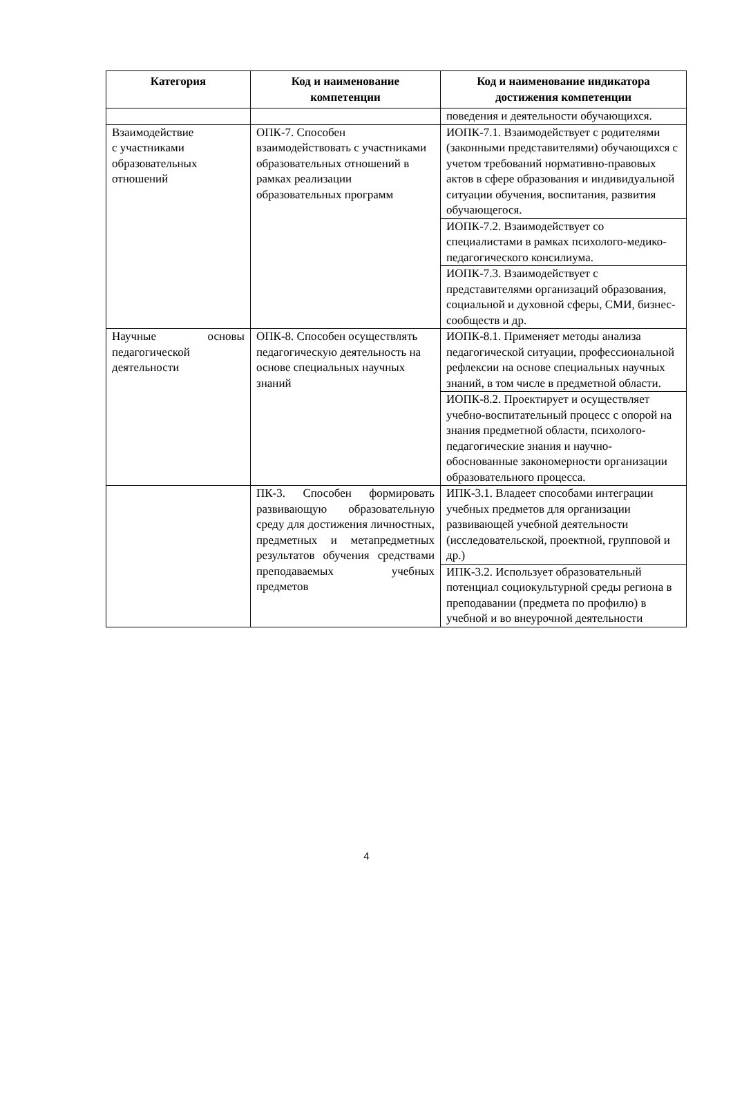| Категория | Код и наименование компетенции | Код и наименование индикатора достижения компетенции |
| --- | --- | --- |
| | | поведения и деятельности обучающихся. |
| Взаимодействие с участниками образовательных отношений | ОПК-7. Способен взаимодействовать с участниками образовательных отношений в рамках реализации образовательных программ | ИОПК-7.1. Взаимодействует с родителями (законными представителями) обучающихся с учетом требований нормативно-правовых актов в сфере образования и индивидуальной ситуации обучения, воспитания, развития обучающегося. |
| | | ИОПК-7.2. Взаимодействует со специалистами в рамках психолого-медико-педагогического консилиума. |
| | | ИОПК-7.3. Взаимодействует с представителями организаций образования, социальной и духовной сферы, СМИ, бизнес-сообществ и др. |
| Научные основы педагогической деятельности | ОПК-8. Способен осуществлять педагогическую деятельность на основе специальных научных знаний | ИОПК-8.1. Применяет методы анализа педагогической ситуации, профессиональной рефлексии на основе специальных научных знаний, в том числе в предметной области. |
| | | ИОПК-8.2. Проектирует и осуществляет учебно-воспитательный процесс с опорой на знания предметной области, психолого-педагогические знания и научно-обоснованные закономерности организации образовательного процесса. |
| | ПК-3. Способен формировать развивающую образовательную среду для достижения личностных, предметных и метапредметных результатов обучения средствами преподаваемых учебных предметов | ИПК-3.1. Владеет способами интеграции учебных предметов для организации развивающей учебной деятельности (исследовательской, проектной, групповой и др.) |
| | | ИПК-3.2. Использует образовательный потенциал социокультурной среды региона в преподавании (предмета по профилю) в учебной и во внеурочной деятельности |
4